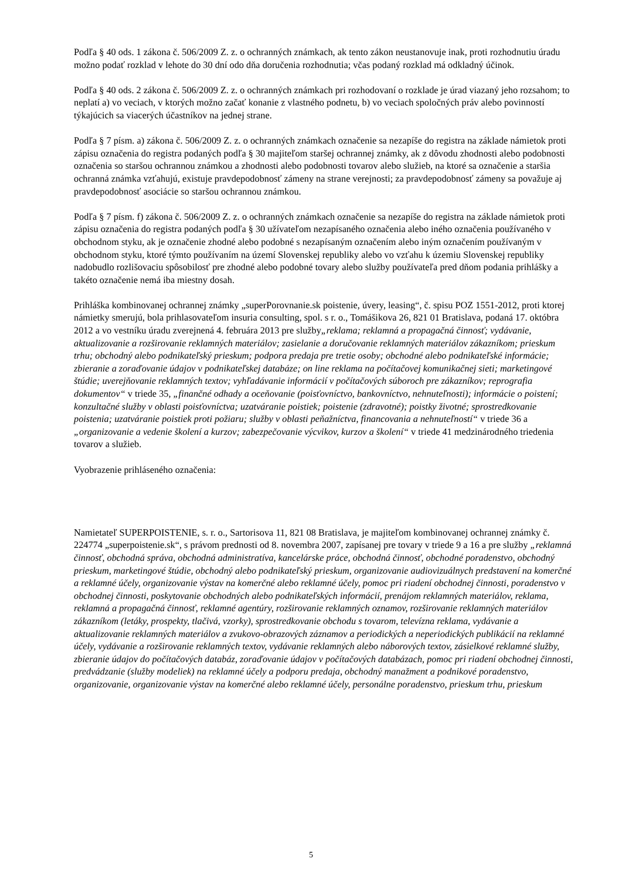Podľa § 40 ods. 1 zákona č. 506/2009 Z. z. o ochranných známkach, ak tento zákon neustanovuje inak, proti rozhodnutiu úradu možno podať rozklad v lehote do 30 dní odo dňa doručenia rozhodnutia; včas podaný rozklad má odkladný účinok.
Podľa § 40 ods. 2 zákona č. 506/2009 Z. z. o ochranných známkach pri rozhodovaní o rozklade je úrad viazaný jeho rozsahom; to neplatí a) vo veciach, v ktorých možno začať konanie z vlastného podnetu, b) vo veciach spoločných práv alebo povinností týkajúcich sa viacerých účastníkov na jednej strane.
Podľa § 7 písm. a) zákona č. 506/2009 Z. z. o ochranných známkach označenie sa nezapíše do registra na základe námietok proti zápisu označenia do registra podaných podľa § 30 majiteľom staršej ochrannej známky, ak z dôvodu zhodnosti alebo podobnosti označenia so staršou ochrannou známkou a zhodnosti alebo podobnosti tovarov alebo služieb, na ktoré sa označenie a staršia ochranná známka vzťahujú, existuje pravdepodobnosť zámeny na strane verejnosti; za pravdepodobnosť zámeny sa považuje aj pravdepodobnosť asociácie so staršou ochrannou známkou.
Podľa § 7 písm. f) zákona č. 506/2009 Z. z. o ochranných známkach označenie sa nezapíše do registra na základe námietok proti zápisu označenia do registra podaných podľa § 30 užívateľom nezapísaného označenia alebo iného označenia používaného v obchodnom styku, ak je označenie zhodné alebo podobné s nezapísaným označením alebo iným označením používaným v obchodnom styku, ktoré týmto používaním na území Slovenskej republiky alebo vo vzťahu k územiu Slovenskej republiky nadobudlo rozlišovaciu spôsobilosť pre zhodné alebo podobné tovary alebo služby používateľa pred dňom podania prihlášky a takéto označenie nemá iba miestny dosah.
Prihláška kombinovanej ochrannej známky „superPorovnanie.sk poistenie, úvery, leasing“, č. spisu POZ 1551-2012, proti ktorej námietky smerujú, bola prihlasovateľom insuria consulting, spol. s r. o., Tomášikova 26, 821 01 Bratislava, podaná 17. októbra 2012 a vo vestníku úradu zverejnená 4. februára 2013 pre služby„reklama; reklamná a propagačná činnosť; vydávanie, aktualizovanie a rozširovanie reklamných materiálov; zasielanie a doručovanie reklamných materiálov zákazníkom; prieskum trhu; obchodný alebo podnikateľský prieskum; podpora predaja pre tretie osoby; obchodné alebo podnikateľské informácie; zbieranie a zoraďovanie údajov v podnikateľskej databáze; on line reklama na počítačovej komunikačnej sieti; marketingové štúdie; uverejňovanie reklamných textov; vyhľadávanie informácií v počítačových súboroch pre zákazníkov; reprografia dokumentov“ v triede 35, „finančné odhady a oceňovanie (poisťovníctvo, bankovníctvo, nehnuteľnosti); informácie o poistení; konzultačné služby v oblasti poisťovníctva; uzatváranie poistiek; poistenie (zdravotné); poistky životné; sprostredkovanie poistenia; uzatváranie poistiek proti požiaru; služby v oblasti peňažníctva, financovania a nehnuteľností“ v triede 36 a „organizovanie a vedenie školení a kurzov; zabezpečovanie výcvikov, kurzov a školení“ v triede 41 medzinárodného triedenia tovarov a služieb.
Vyobrazenie prihláseného označenia:
Namietateľ SUPERPOISTENIE, s. r. o., Sartorisova 11, 821 08 Bratislava, je majiteľom kombinovanej ochrannej známky č. 224774 „superpoistenie.sk“, s právom prednosti od 8. novembra 2007, zapísanej pre tovary v triede 9 a 16 a pre služby „reklamná činnosť, obchodná správa, obchodná administratíva, kancelárske práce, obchodná činnosť, obchodné poradenstvo, obchodný prieskum, marketingové štúdie, obchodný alebo podnikateľský prieskum, organizovanie audiovizuálnych predstavení na komerčné a reklamné účely, organizovanie výstav na komerčné alebo reklamné účely, pomoc pri riadení obchodnej činnosti, poradenstvo v obchodnej činnosti, poskytovanie obchodných alebo podnikateľských informácií, prenájom reklamných materiálov, reklama, reklamná a propagačná činnosť, reklamné agentúry, rozširovanie reklamných oznamov, rozširovanie reklamných materiálov zákazníkom (letáky, prospekty, tlačivá, vzorky), sprostredkovanie obchodu s tovarom, televízna reklama, vydávanie a aktualizovanie reklamných materiálov a zvukovo-obrazových záznamov a periodických a neperiodických publikácií na reklamné účely, vydávanie a rozširovanie reklamných textov, vydávanie reklamných alebo náborových textov, zásielkové reklamné služby, zbieranie údajov do počítačových databáz, zoraďovanie údajov v počítačových databázach, pomoc pri riadení obchodnej činnosti, predvádzanie (služby modeliek) na reklamné účely a podporu predaja, obchodný manažment a podnikové poradenstvo, organizovanie, organizovanie výstav na komerčné alebo reklamné účely, personálne poradenstvo, prieskum trhu, prieskum
5